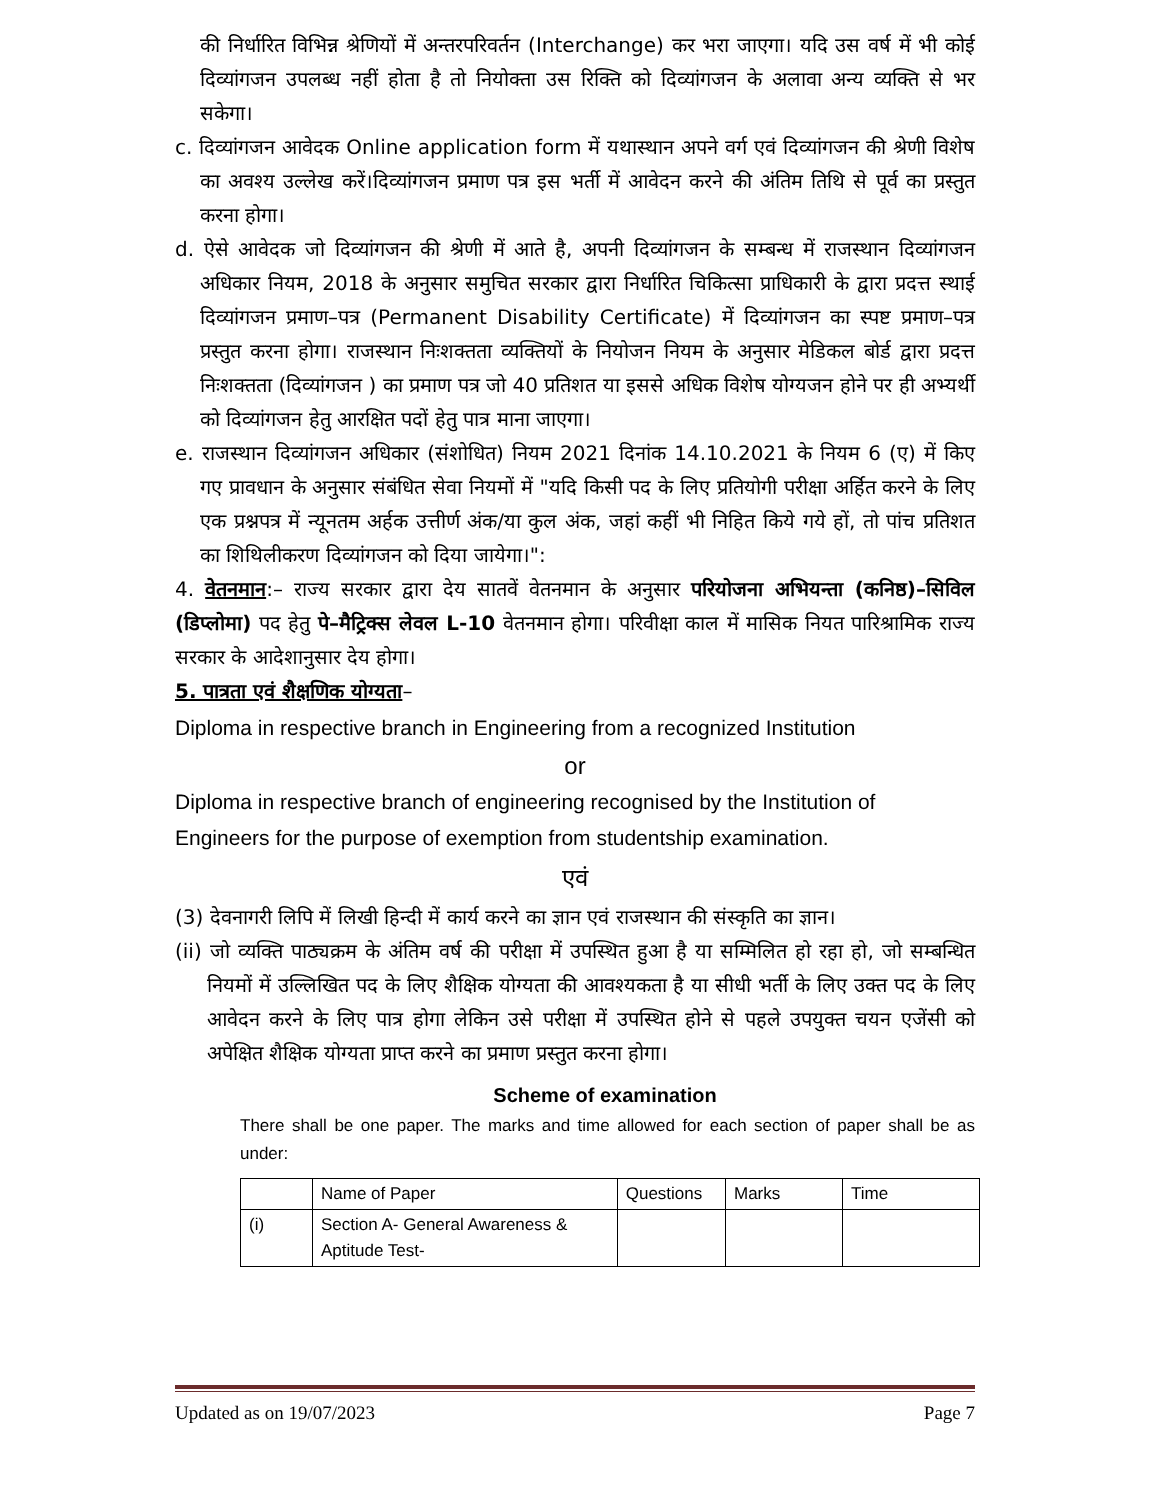की निर्धारित विभिन्न श्रेणियों में अन्तरपरिवर्तन (Interchange) कर भरा जाएगा। यदि उस वर्ष में भी कोई दिव्यांगजन उपलब्ध नहीं होता है तो नियोक्ता उस रिक्ति को दिव्यांगजन के अलावा अन्य व्यक्ति से भर सकेगा।
c. दिव्यांगजन आवेदक Online application form में यथास्थान अपने वर्ग एवं दिव्यांगजन की श्रेणी विशेष का अवश्य उल्लेख करें।दिव्यांगजन प्रमाण पत्र इस भर्ती में आवेदन करने की अंतिम तिथि से पूर्व का प्रस्तुत करना होगा।
d. ऐसे आवेदक जो दिव्यांगजन की श्रेणी में आते है, अपनी दिव्यांगजन के सम्बन्ध में राजस्थान दिव्यांगजन अधिकार नियम, 2018 के अनुसार समुचित सरकार द्वारा निर्धारित चिकित्सा प्राधिकारी के द्वारा प्रदत्त स्थाई दिव्यांगजन प्रमाण–पत्र (Permanent Disability Certificate) में दिव्यांगजन का स्पष्ट प्रमाण–पत्र प्रस्तुत करना होगा। राजस्थान निःशक्तता व्यक्तियों के नियोजन नियम के अनुसार मेडिकल बोर्ड द्वारा प्रदत्त निःशक्तता (दिव्यांगजन ) का प्रमाण पत्र जो 40 प्रतिशत या इससे अधिक विशेष योग्यजन होने पर ही अभ्यर्थी को दिव्यांगजन हेतु आरक्षित पदों हेतु पात्र माना जाएगा।
e. राजस्थान दिव्यांगजन अधिकार (संशोधित) नियम 2021 दिनांक 14.10.2021 के नियम 6 (ए) में किए गए प्रावधान के अनुसार संबंधित सेवा नियमों में "यदि किसी पद के लिए प्रतियोगी परीक्षा अर्हित करने के लिए एक प्रश्नपत्र में न्यूनतम अर्हक उत्तीर्ण अंक/या कुल अंक, जहां कहीं भी निहित किये गये हों, तो पांच प्रतिशत का शिथिलीकरण दिव्यांगजन को दिया जायेगा।":
4. वेतनमान:– राज्य सरकार द्वारा देय सातवें वेतनमान के अनुसार परियोजना अभियन्ता (कनिष्ठ)–सिविल (डिप्लोमा) पद हेतु पे–मैट्रिक्स लेवल L-10 वेतनमान होगा। परिवीक्षा काल में मासिक नियत पारिश्रामिक राज्य सरकार के आदेशानुसार देय होगा।
5. पात्रता एवं शैक्षणिक योग्यता–
Diploma in respective branch in Engineering from a recognized Institution
or
Diploma in respective branch of engineering recognised by the Institution of Engineers for the purpose of exemption from studentship examination.
एवं
(3) देवनागरी लिपि में लिखी हिन्दी में कार्य करने का ज्ञान एवं राजस्थान की संस्कृति का ज्ञान।
(ii) जो व्यक्ति पाठ्यक्रम के अंतिम वर्ष की परीक्षा में उपस्थित हुआ है या सम्मिलित हो रहा हो, जो सम्बन्धित नियमों में उल्लिखित पद के लिए शैक्षिक योग्यता की आवश्यकता है या सीधी भर्ती के लिए उक्त पद के लिए आवेदन करने के लिए पात्र होगा लेकिन उसे परीक्षा में उपस्थित होने से पहले उपयुक्त चयन एजेंसी को अपेक्षित शैक्षिक योग्यता प्राप्त करने का प्रमाण प्रस्तुत करना होगा।
Scheme of examination
There shall be one paper. The marks and time allowed for each section of paper shall be as under:
| | Name of Paper | Questions | Marks | Time |
| (i) | Section A- General Awareness & Aptitude Test- | | | |
Updated as on 19/07/2023 Page 7